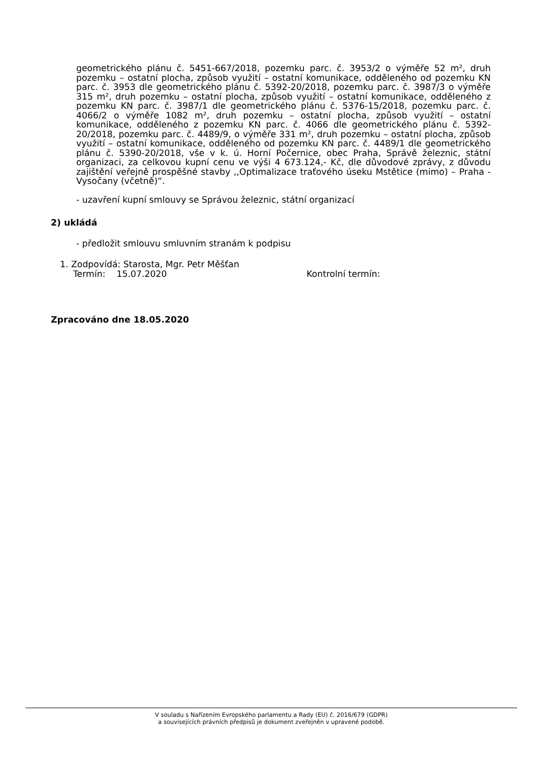geometrického plánu č. 5451-667/2018, pozemku parc. č. 3953/2 o výměře 52 m², druh pozemku – ostatní plocha, způsob využití – ostatní komunikace, odděleného od pozemku KN parc. č. 3953 dle geometrického plánu č. 5392-20/2018, pozemku parc. č. 3987/3 o výměře 315 m², druh pozemku – ostatní plocha, způsob využití – ostatní komunikace, odděleného z pozemku KN parc. č. 3987/1 dle geometrického plánu č. 5376-15/2018, pozemku parc. č. 4066/2 o výměře 1082 m², druh pozemku – ostatní plocha, způsob využití – ostatní komunikace, odděleného z pozemku KN parc. č. 4066 dle geometrického plánu č. 5392-20/2018, pozemku parc. č. 4489/9, o výměře 331 m², druh pozemku – ostatní plocha, způsob využití – ostatní komunikace, odděleného od pozemku KN parc. č. 4489/1 dle geometrického plánu č. 5390-20/2018, vše v k. ú. Horní Počernice, obec Praha, Správě železnic, státní organizaci, za celkovou kupní cenu ve výši 4 673.124,- Kč, dle důvodové zprávy, z důvodu zajištění veřejně prospěšné stavby ,,Optimalizace traťového úseku Mstětice (mimo) – Praha - Vysočany (včetně)“.
- uzavření kupní smlouvy se Správou železnic, státní organizací
2) ukládá
- předložit smlouvu smluvním stranám k podpisu
1. Zodpovídá: Starosta, Mgr. Petr Měšťan
Termín: 15.07.2020 Kontrolní termín:
Zpracováno dne 18.05.2020
V souladu s Nařízením Evropského parlamentu a Rady (EU) č. 2016/679 (GDPR)
a souvisejících právních předpisů je dokument zveřejněn v upravené podobě.